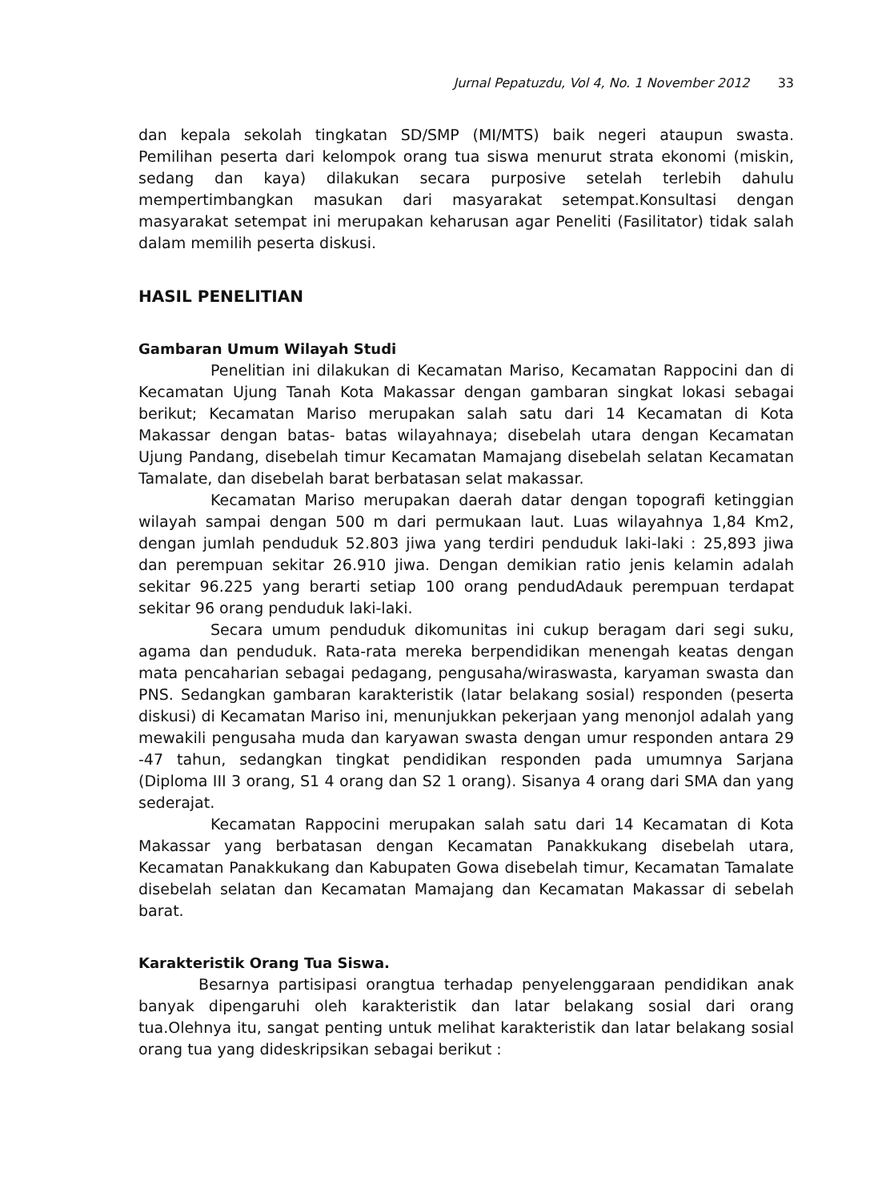Jurnal Pepatuzdu, Vol 4, No. 1 November 2012 33
dan kepala sekolah tingkatan SD/SMP (MI/MTS) baik negeri ataupun swasta. Pemilihan peserta dari kelompok orang tua siswa menurut strata ekonomi (miskin, sedang dan kaya) dilakukan secara purposive setelah terlebih dahulu mempertimbangkan masukan dari masyarakat setempat.Konsultasi dengan masyarakat setempat ini merupakan keharusan agar Peneliti (Fasilitator) tidak salah dalam memilih peserta diskusi.
HASIL PENELITIAN
Gambaran Umum Wilayah Studi
Penelitian ini dilakukan di Kecamatan Mariso, Kecamatan Rappocini dan di Kecamatan Ujung Tanah Kota Makassar dengan gambaran singkat lokasi sebagai berikut; Kecamatan Mariso merupakan salah satu dari 14 Kecamatan di Kota Makassar dengan batas- batas wilayahnaya; disebelah utara dengan Kecamatan Ujung Pandang, disebelah timur Kecamatan Mamajang disebelah selatan Kecamatan Tamalate, dan disebelah barat berbatasan selat makassar.
Kecamatan Mariso merupakan daerah datar dengan topografi ketinggian wilayah sampai dengan 500 m dari permukaan laut. Luas wilayahnya 1,84 Km2, dengan jumlah penduduk 52.803 jiwa yang terdiri penduduk laki-laki : 25,893 jiwa dan perempuan sekitar 26.910 jiwa. Dengan demikian ratio jenis kelamin adalah sekitar 96.225 yang berarti setiap 100 orang pendudAdauk perempuan terdapat sekitar 96 orang penduduk laki-laki.
Secara umum penduduk dikomunitas ini cukup beragam dari segi suku, agama dan penduduk. Rata-rata mereka berpendidikan menengah keatas dengan mata pencaharian sebagai pedagang, pengusaha/wiraswasta, karyaman swasta dan PNS. Sedangkan gambaran karakteristik (latar belakang sosial) responden (peserta diskusi) di Kecamatan Mariso ini, menunjukkan pekerjaan yang menonjol adalah yang mewakili pengusaha muda dan karyawan swasta dengan umur responden antara 29 -47 tahun, sedangkan tingkat pendidikan responden pada umumnya Sarjana (Diploma III 3 orang, S1 4 orang dan S2 1 orang). Sisanya 4 orang dari SMA dan yang sederajat.
Kecamatan Rappocini merupakan salah satu dari 14 Kecamatan di Kota Makassar yang berbatasan dengan Kecamatan Panakkukang disebelah utara, Kecamatan Panakkukang dan Kabupaten Gowa disebelah timur, Kecamatan Tamalate disebelah selatan dan Kecamatan Mamajang dan Kecamatan Makassar di sebelah barat.
Karakteristik Orang Tua Siswa.
Besarnya partisipasi orangtua terhadap penyelenggaraan pendidikan anak banyak dipengaruhi oleh karakteristik dan latar belakang sosial dari orang tua.Olehnya itu, sangat penting untuk melihat karakteristik dan latar belakang sosial orang tua yang dideskripsikan sebagai berikut :